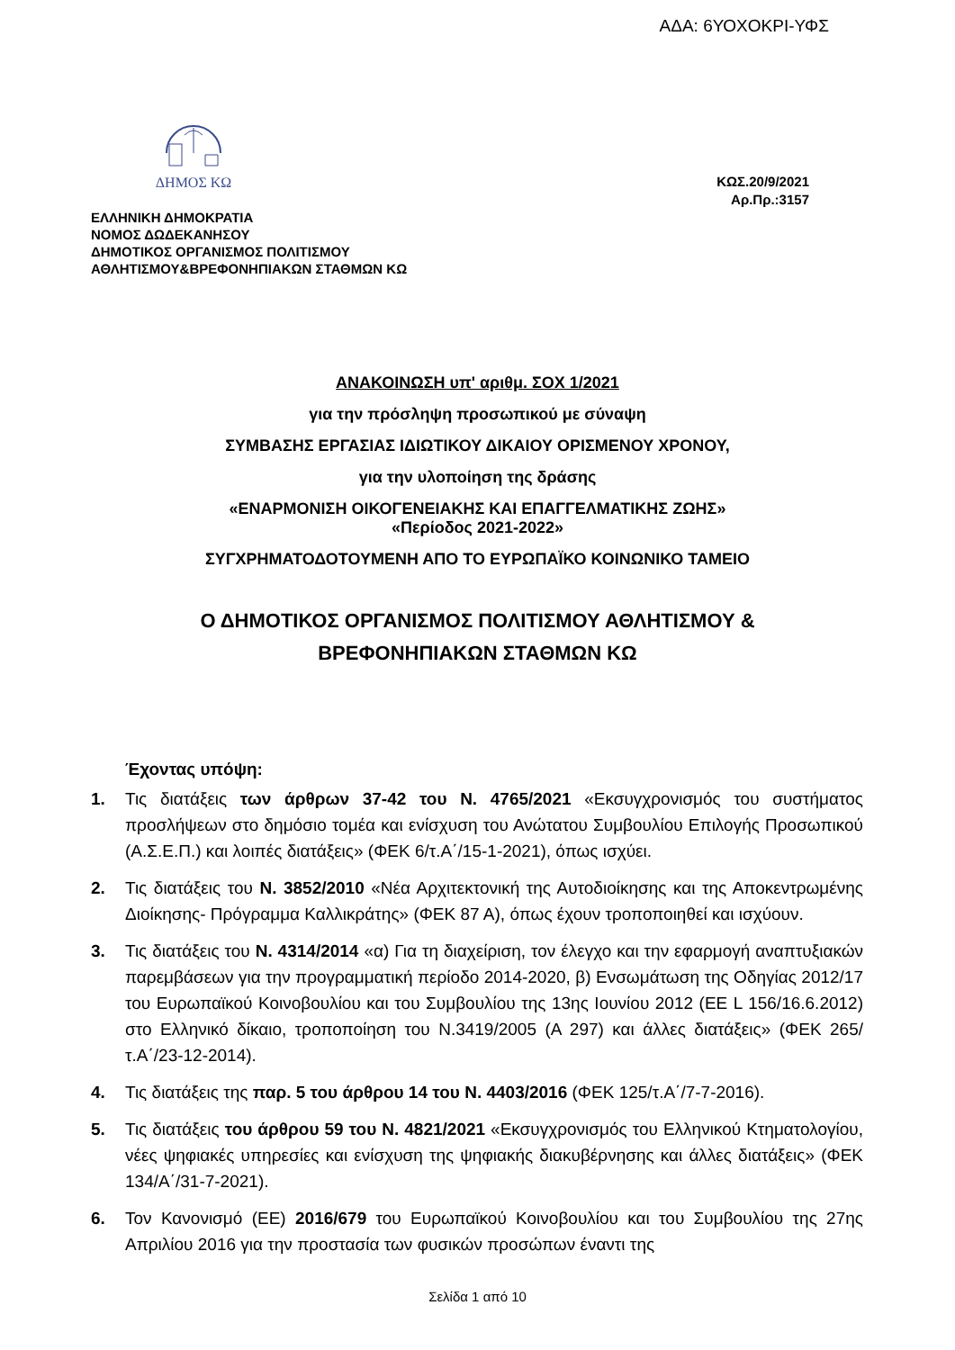ΑΔΑ: 6ΥΟΧΟΚΡΙ-ΥΦΣ
ΔΗΜΟΣ ΚΩ
ΚΩΣ.20/9/2021
Αρ.Πρ.:3157
ΕΛΛΗΝΙΚΗ ΔΗΜΟΚΡΑΤΙΑ
ΝΟΜΟΣ ΔΩΔΕΚΑΝΗΣΟΥ
ΔΗΜΟΤΙΚΟΣ ΟΡΓΑΝΙΣΜΟΣ ΠΟΛΙΤΙΣΜΟΥ
ΑΘΛΗΤΙΣΜΟΥ&ΒΡΕΦΟΝΗΠΙΑΚΩΝ ΣΤΑΘΜΩΝ ΚΩ
ΑΝΑΚΟΙΝΩΣΗ υπ' αριθμ. ΣΟΧ 1/2021
για την πρόσληψη προσωπικού με σύναψη
ΣΥΜΒΑΣΗΣ ΕΡΓΑΣΙΑΣ ΙΔΙΩΤΙΚΟΥ ΔΙΚΑΙΟΥ ΟΡΙΣΜΕΝΟΥ ΧΡΟΝΟΥ,
για την υλοποίηση της δράσης
«ΕΝΑΡΜΟΝΙΣΗ ΟΙΚΟΓΕΝΕΙΑΚΗΣ ΚΑΙ ΕΠΑΓΓΕΛΜΑΤΙΚΗΣ ΖΩΗΣ»
«Περίοδος 2021-2022»
ΣΥΓΧΡΗΜΑΤΟΔΟΤΟΥΜΕΝΗ ΑΠΟ ΤΟ ΕΥΡΩΠΑΪΚΟ ΚΟΙΝΩΝΙΚΟ ΤΑΜΕΙΟ
Ο ΔΗΜΟΤΙΚΟΣ ΟΡΓΑΝΙΣΜΟΣ ΠΟΛΙΤΙΣΜΟΥ ΑΘΛΗΤΙΣΜΟΥ &
ΒΡΕΦΟΝΗΠΙΑΚΩΝ ΣΤΑΘΜΩΝ ΚΩ
Έχοντας υπόψη:
1. Τις διατάξεις των άρθρων 37-42 του Ν. 4765/2021 «Εκσυγχρονισμός του συστήματος προσλήψεων στο δημόσιο τομέα και ενίσχυση του Ανώτατου Συμβουλίου Επιλογής Προσωπικού (Α.Σ.Ε.Π.) και λοιπές διατάξεις» (ΦΕΚ 6/τ.Α΄/15-1-2021), όπως ισχύει.
2. Τις διατάξεις του Ν. 3852/2010 «Νέα Αρχιτεκτονική της Αυτοδιοίκησης και της Αποκεντρωμένης Διοίκησης- Πρόγραμμα Καλλικράτης» (ΦΕΚ 87 Α), όπως έχουν τροποποιηθεί και ισχύουν.
3. Τις διατάξεις του Ν. 4314/2014 «α) Για τη διαχείριση, τον έλεγχο και την εφαρμογή αναπτυξιακών παρεμβάσεων για την προγραμματική περίοδο 2014-2020, β) Ενσωμάτωση της Οδηγίας 2012/17 του Ευρωπαϊκού Κοινοβουλίου και του Συμβουλίου της 13ης Ιουνίου 2012 (ΕΕ L 156/16.6.2012) στο Ελληνικό δίκαιο, τροποποίηση του Ν.3419/2005 (Α 297) και άλλες διατάξεις» (ΦΕΚ 265/τ.Α΄/23-12-2014).
4. Τις διατάξεις της παρ. 5 του άρθρου 14 του Ν. 4403/2016 (ΦΕΚ 125/τ.Α΄/7-7-2016).
5. Τις διατάξεις του άρθρου 59 του Ν. 4821/2021 «Εκσυγχρονισμός του Ελληνικού Κτηματολογίου, νέες ψηφιακές υπηρεσίες και ενίσχυση της ψηφιακής διακυβέρνησης και άλλες διατάξεις» (ΦΕΚ 134/Α΄/31-7-2021).
6. Τον Κανονισμό (ΕΕ) 2016/679 του Ευρωπαϊκού Κοινοβουλίου και του Συμβουλίου της 27ης Απριλίου 2016 για την προστασία των φυσικών προσώπων έναντι της
Σελίδα 1 από 10